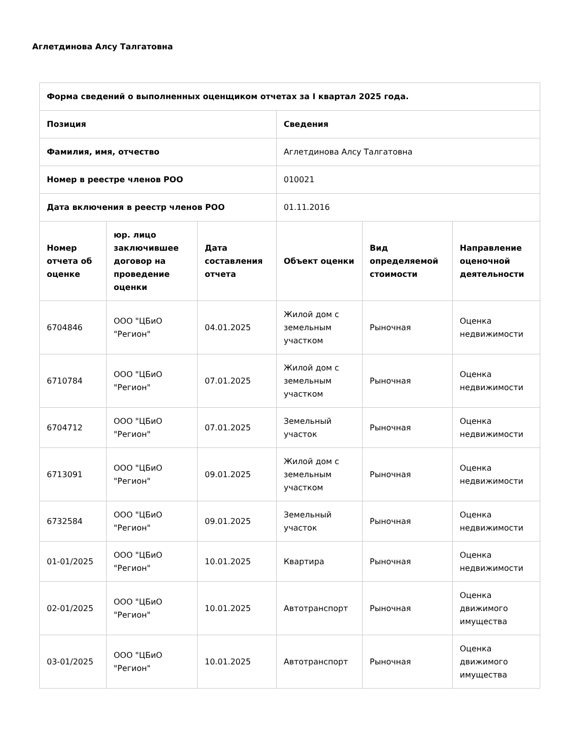Аглетдинова Алсу Талгатовна
| Форма сведений о выполненных оценщиком отчетах за I квартал 2025 года. | | | | | |
| --- | --- | --- | --- | --- | --- |
| Позиция | | | Сведения | | |
| Фамилия, имя, отчество | | | Аглетдинова Алсу Талгатовна | | |
| Номер в реестре членов РОО | | | 010021 | | |
| Дата включения в реестр членов РОО | | | 01.11.2016 | | |
| Номер отчета об оценке | юр. лицо заключившее договор на проведение оценки | Дата составления отчета | Объект оценки | Вид определяемой стоимости | Направление оценочной деятельности |
| 6704846 | ООО "ЦБиО "Регион" | 04.01.2025 | Жилой дом с земельным участком | Рыночная | Оценка недвижимости |
| 6710784 | ООО "ЦБиО "Регион" | 07.01.2025 | Жилой дом с земельным участком | Рыночная | Оценка недвижимости |
| 6704712 | ООО "ЦБиО "Регион" | 07.01.2025 | Земельный участок | Рыночная | Оценка недвижимости |
| 6713091 | ООО "ЦБиО "Регион" | 09.01.2025 | Жилой дом с земельным участком | Рыночная | Оценка недвижимости |
| 6732584 | ООО "ЦБиО "Регион" | 09.01.2025 | Земельный участок | Рыночная | Оценка недвижимости |
| 01-01/2025 | ООО "ЦБиО "Регион" | 10.01.2025 | Квартира | Рыночная | Оценка недвижимости |
| 02-01/2025 | ООО "ЦБиО "Регион" | 10.01.2025 | Автотранспорт | Рыночная | Оценка движимого имущества |
| 03-01/2025 | ООО "ЦБиО "Регион" | 10.01.2025 | Автотранспорт | Рыночная | Оценка движимого имущества |